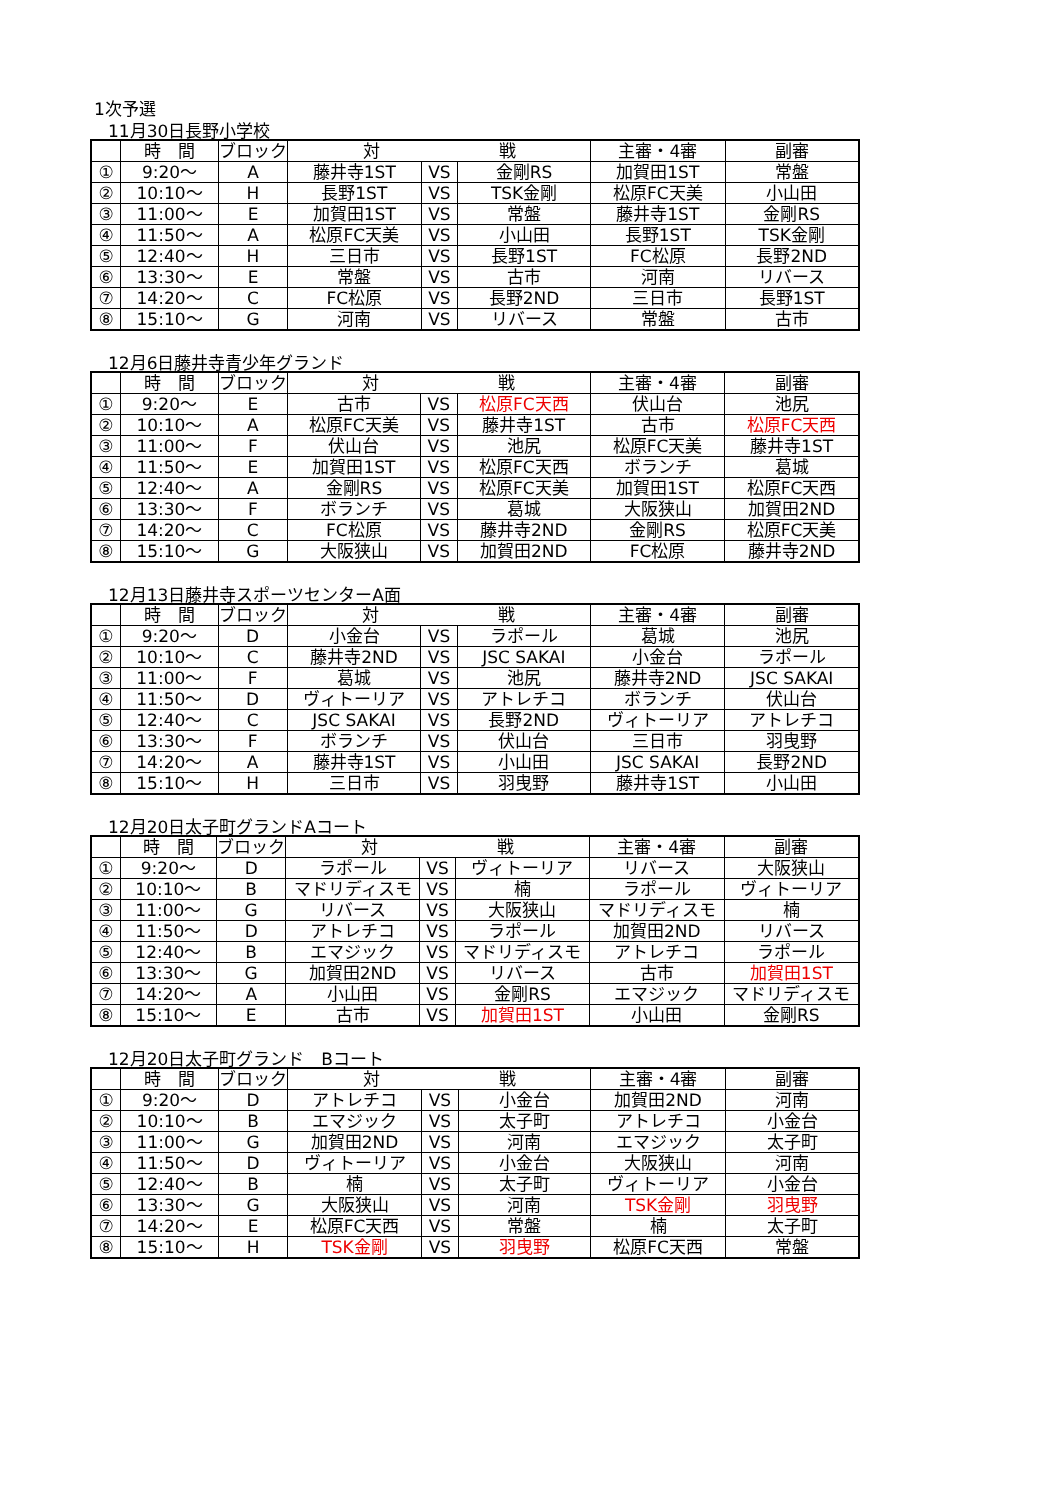1次予選
11月30日長野小学校
| | 時 間 | ブロック | 対 戦 | | | 主審・4審 | 副審 |
| --- | --- | --- | --- | --- | --- | --- | --- |
| ① | 9:20～ | A | 藤井寺1ST | VS | 金剛RS | 加賀田1ST | 常盤 |
| ② | 10:10～ | H | 長野1ST | VS | TSK金剛 | 松原FC天美 | 小山田 |
| ③ | 11:00～ | E | 加賀田1ST | VS | 常盤 | 藤井寺1ST | 金剛RS |
| ④ | 11:50～ | A | 松原FC天美 | VS | 小山田 | 長野1ST | TSK金剛 |
| ⑤ | 12:40～ | H | 三日市 | VS | 長野1ST | FC松原 | 長野2ND |
| ⑥ | 13:30～ | E | 常盤 | VS | 古市 | 河南 | リバース |
| ⑦ | 14:20～ | C | FC松原 | VS | 長野2ND | 三日市 | 長野1ST |
| ⑧ | 15:10～ | G | 河南 | VS | リバース | 常盤 | 古市 |
12月6日藤井寺青少年グランド
| | 時 間 | ブロック | 対 戦 | | | 主審・4審 | 副審 |
| --- | --- | --- | --- | --- | --- | --- | --- |
| ① | 9:20～ | E | 古市 | VS | 松原FC天西 | 伏山台 | 池尻 |
| ② | 10:10～ | A | 松原FC天美 | VS | 藤井寺1ST | 古市 | 松原FC天西 |
| ③ | 11:00～ | F | 伏山台 | VS | 池尻 | 松原FC天美 | 藤井寺1ST |
| ④ | 11:50～ | E | 加賀田1ST | VS | 松原FC天西 | ボランチ | 葛城 |
| ⑤ | 12:40～ | A | 金剛RS | VS | 松原FC天美 | 加賀田1ST | 松原FC天西 |
| ⑥ | 13:30～ | F | ボランチ | VS | 葛城 | 大阪狭山 | 加賀田2ND |
| ⑦ | 14:20～ | C | FC松原 | VS | 藤井寺2ND | 金剛RS | 松原FC天美 |
| ⑧ | 15:10～ | G | 大阪狭山 | VS | 加賀田2ND | FC松原 | 藤井寺2ND |
12月13日藤井寺スポーツセンターA面
| | 時 間 | ブロック | 対 戦 | | | 主審・4審 | 副審 |
| --- | --- | --- | --- | --- | --- | --- | --- |
| ① | 9:20～ | D | 小金台 | VS | ラポール | 葛城 | 池尻 |
| ② | 10:10～ | C | 藤井寺2ND | VS | JSC SAKAI | 小金台 | ラポール |
| ③ | 11:00～ | F | 葛城 | VS | 池尻 | 藤井寺2ND | JSC SAKAI |
| ④ | 11:50～ | D | ヴィトーリア | VS | アトレチコ | ボランチ | 伏山台 |
| ⑤ | 12:40～ | C | JSC SAKAI | VS | 長野2ND | ヴィトーリア | アトレチコ |
| ⑥ | 13:30～ | F | ボランチ | VS | 伏山台 | 三日市 | 羽曳野 |
| ⑦ | 14:20～ | A | 藤井寺1ST | VS | 小山田 | JSC SAKAI | 長野2ND |
| ⑧ | 15:10～ | H | 三日市 | VS | 羽曳野 | 藤井寺1ST | 小山田 |
12月20日太子町グランドAコート
| | 時 間 | ブロック | 対 戦 | | | 主審・4審 | 副審 |
| --- | --- | --- | --- | --- | --- | --- | --- |
| ① | 9:20～ | D | ラポール | VS | ヴィトーリア | リバース | 大阪狭山 |
| ② | 10:10～ | B | マドリディスモ | VS | 楠 | ラポール | ヴィトーリア |
| ③ | 11:00～ | G | リバース | VS | 大阪狭山 | マドリディスモ | 楠 |
| ④ | 11:50～ | D | アトレチコ | VS | ラポール | 加賀田2ND | リバース |
| ⑤ | 12:40～ | B | エマジック | VS | マドリディスモ | アトレチコ | ラポール |
| ⑥ | 13:30～ | G | 加賀田2ND | VS | リバース | 古市 | 加賀田1ST |
| ⑦ | 14:20～ | A | 小山田 | VS | 金剛RS | エマジック | マドリディスモ |
| ⑧ | 15:10～ | E | 古市 | VS | 加賀田1ST | 小山田 | 金剛RS |
12月20日太子町グランド　Bコート
| | 時 間 | ブロック | 対 戦 | | | 主審・4審 | 副審 |
| --- | --- | --- | --- | --- | --- | --- | --- |
| ① | 9:20～ | D | アトレチコ | VS | 小金台 | 加賀田2ND | 河南 |
| ② | 10:10～ | B | エマジック | VS | 太子町 | アトレチコ | 小金台 |
| ③ | 11:00～ | G | 加賀田2ND | VS | 河南 | エマジック | 太子町 |
| ④ | 11:50～ | D | ヴィトーリア | VS | 小金台 | 大阪狭山 | 河南 |
| ⑤ | 12:40～ | B | 楠 | VS | 太子町 | ヴィトーリア | 小金台 |
| ⑥ | 13:30～ | G | 大阪狭山 | VS | 河南 | TSK金剛 | 羽曳野 |
| ⑦ | 14:20～ | E | 松原FC天西 | VS | 常盤 | 楠 | 太子町 |
| ⑧ | 15:10～ | H | TSK金剛 | VS | 羽曳野 | 松原FC天西 | 常盤 |